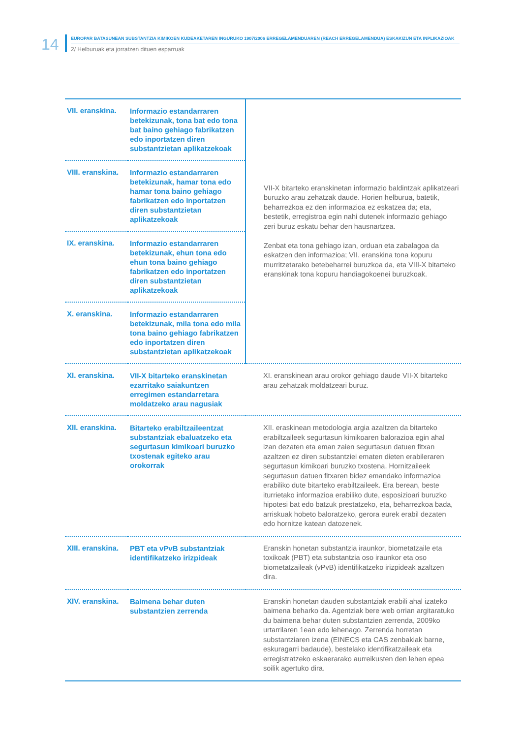14 EUROPAR BATASUNEAN SUBSTANTZIA KIMIKOEN KUDEAKETAREN INGURUKO 1907/2006 ERREGELAMENDUAREN (REACH ERREGELAMENDUA) ESKAKIZUN ETA INPLIKAZIOAK
2/ Helburuak eta jorratzen dituen esparruak
| VII. eranskina. | Informazio estandarraren betekizunak, tona bat edo tona bat baino gehiago fabrikatzen edo inportatzen diren substantzietan aplikatzekoak | VII-X bitarteko eranskinetan informazio baldintzak aplikatzeari buruzko arau zehatzak daude. Horien helburua, batetik, beharrezkoa ez den informazioa ez eskatzea da; eta, bestetik, erregistroa egin nahi dutenek informazio gehiago zeri buruz eskatu behar den hausnartzea. Zenbat eta tona gehiago izan, orduan eta zabalagoa da eskatzen den informazioa; VII. eranskina tona kopuru murritzetarako betebeharrei buruzkoa da, eta VIII-X bitarteko eranskinak tona kopuru handiagokoenei buruzkoak. |
| VIII. eranskina. | Informazio estandarraren betekizunak, hamar tona edo hamar tona baino gehiago fabrikatzen edo inportatzen diren substantzietan aplikatzekoak | |
| IX. eranskina. | Informazio estandarraren betekizunak, ehun tona edo ehun tona baino gehiago fabrikatzen edo inportatzen diren substantzietan aplikatzekoak | |
| X. eranskina. | Informazio estandarraren betekizunak, mila tona edo mila tona baino gehiago fabrikatzen edo inportatzen diren substantzietan aplikatzekoak | |
| XI. eranskina. | VII-X bitarteko eranskinetan ezarritako saiakuntzen erregimen estandarretara moldatzeko arau nagusiak | XI. eranskinean arau orokor gehiago daude VII-X bitarteko arau zehatzak moldatzeari buruz. |
| XII. eranskina. | Bitarteko erabiltzaileentzat substantziak ebaluatzeko eta segurtasun kimikoari buruzko txostenak egiteko arau orokorrak | XII. eraskinean metodologia argia azaltzen da bitarteko erabiltzaileek segurtasun kimikoaren balorazioa egin ahal izan dezaten eta eman zaien segurtasun datuen fitxan azaltzen ez diren substantziei ematen dieten erabileraren segurtasun kimikoari buruzko txostena. Hornitzaileek segurtasun datuen fitxaren bidez emandako informazioa erabiliko dute bitarteko erabiltzaileek. Era berean, beste iturrietako informazioa erabiliko dute, esposizioari buruzko hipotesi bat edo batzuk prestatzeko, eta, beharrezkoa bada, arriskuak hobeto baloratzeko, gerora eurek erabil dezaten edo hornitze katean datozenek. |
| XIII. eranskina. | PBT eta vPvB substantziak identifikatzeko irizpideak | Eranskin honetan substantzia iraunkor, biometatzaile eta toxikoak (PBT) eta substantzia oso iraunkor eta oso biometatzaileak (vPvB) identifikatzeko irizpideak azaltzen dira. |
| XIV. eranskina. | Baimena behar duten substantzien zerrenda | Eranskin honetan dauden substantziak erabili ahal izateko baimena beharko da. Agentziak bere web orrian argitaratuko du baimena behar duten substantzien zerrenda, 2009ko urtarrilaren 1ean edo lehenago. Zerrenda horretan substantziaren izena (EINECS eta CAS zenbakiak barne, eskuragarri badaude), bestelako identifikatzaileak eta erregistratzeko eskaerarako aurreikusten den lehen epea soilik agertuko dira. |